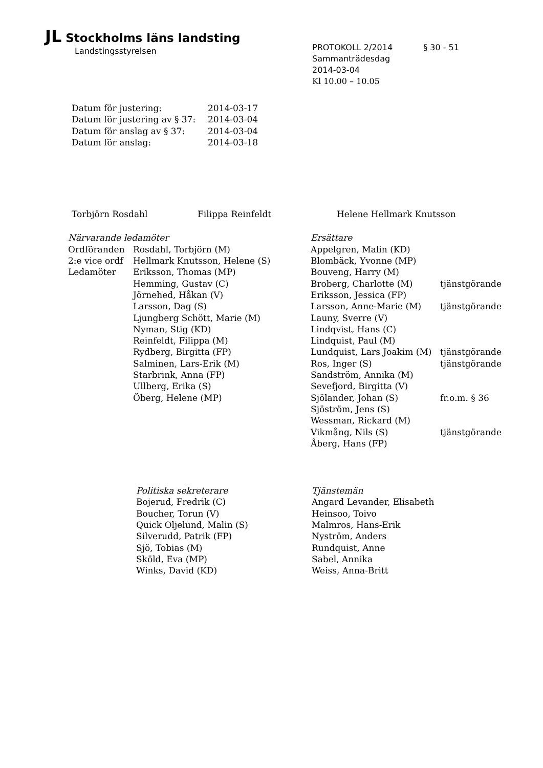JL Stockholms läns landsting
Landstingsstyrelsen
PROTOKOLL 2/2014 § 30 - 51
Sammanträdesdag
2014-03-04
Kl 10.00 – 10.05
| Datum för justering: | 2014-03-17 |
| Datum för justering av § 37: | 2014-03-04 |
| Datum för anslag av § 37: | 2014-03-04 |
| Datum för anslag: | 2014-03-18 |
| Torbjörn Rosdahl | Filippa Reinfeldt | Helene Hellmark Knutsson |
| Närvarande ledamöter | | Ersättare | |
| Ordföranden | Rosdahl, Torbjörn (M) | Appelgren, Malin (KD) | |
| 2:e vice ordf | Hellmark Knutsson, Helene (S) | Blombäck, Yvonne (MP) | |
| Ledamöter | Eriksson, Thomas (MP) | Bouveng, Harry (M) | |
| | Hemming, Gustav (C) | Broberg, Charlotte (M) | tjänstgörande |
| | Jörnehed, Håkan (V) | Eriksson, Jessica (FP) | |
| | Larsson, Dag (S) | Larsson, Anne-Marie (M) | tjänstgörande |
| | Ljungberg Schött, Marie (M) | Launy, Sverre (V) | |
| | Nyman, Stig (KD) | Lindqvist, Hans (C) | |
| | Reinfeldt, Filippa (M) | Lindquist, Paul (M) | |
| | Rydberg, Birgitta (FP) | Lundquist, Lars Joakim (M) | tjänstgörande |
| | Salminen, Lars-Erik (M) | Ros, Inger (S) | tjänstgörande |
| | Starbrink, Anna (FP) | Sandström, Annika (M) | |
| | Ullberg, Erika (S) | Sevefjord, Birgitta (V) | |
| | Öberg, Helene (MP) | Sjölander, Johan (S) | fr.o.m. § 36 |
| | | Sjöström, Jens (S) | |
| | | Wessman, Rickard (M) | |
| | | Vikmång, Nils (S) | tjänstgörande |
| | | Åberg, Hans (FP) | |
| Politiska sekreterare | Tjänstemän |
| Bojerud, Fredrik (C) | Angard Levander, Elisabeth |
| Boucher, Torun (V) | Heinsoo, Toivo |
| Quick Oljelund, Malin (S) | Malmros, Hans-Erik |
| Silverudd, Patrik (FP) | Nyström, Anders |
| Sjö, Tobias (M) | Rundquist, Anne |
| Sköld, Eva (MP) | Sabel, Annika |
| Winks, David (KD) | Weiss, Anna-Britt |